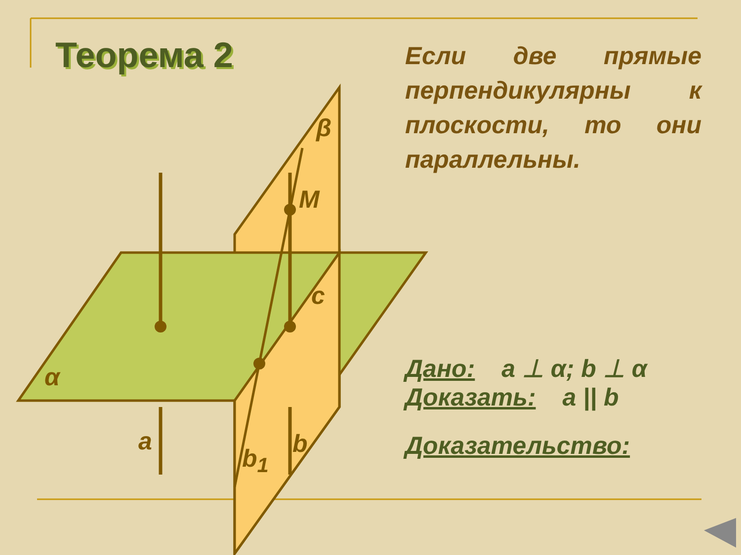Теорема 2
β
M
c
α
a
b<sub>1</sub>
b
Если две прямые перпендикулярны к плоскости, то они параллельны.
Дано: a ⊥ α; b ⊥ α
Доказать: a || b
Доказательство: